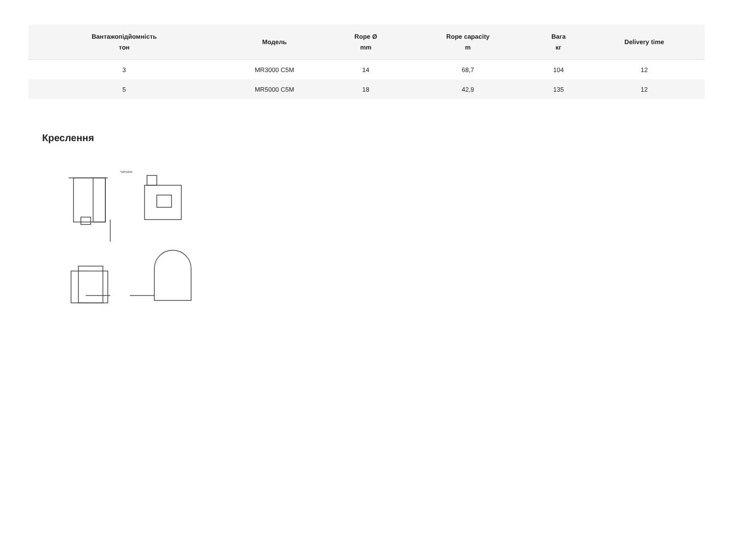| Вантажопідйомність тон | Модель | Rope Ø mm | Rope capacity m | Вага кг | Delivery time |
| --- | --- | --- | --- | --- | --- |
| 3 | MR3000 C5M | 14 | 68,7 | 104 | 12 |
| 5 | MR5000 C5M | 18 | 42,9 | 135 | 12 |
Креслення
*MR5000